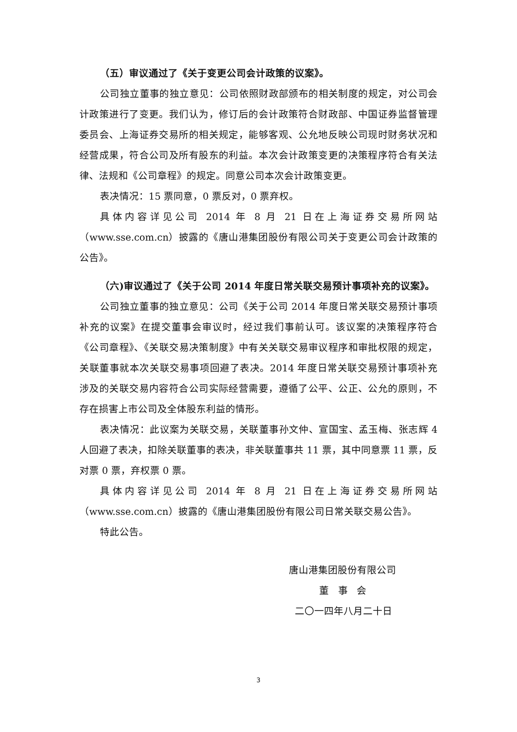（五）审议通过了《关于变更公司会计政策的议案》。
公司独立董事的独立意见：公司依照财政部颁布的相关制度的规定，对公司会计政策进行了变更。我们认为，修订后的会计政策符合财政部、中国证券监督管理委员会、上海证券交易所的相关规定，能够客观、公允地反映公司现时财务状况和经营成果，符合公司及所有股东的利益。本次会计政策变更的决策程序符合有关法律、法规和《公司章程》的规定。同意公司本次会计政策变更。
表决情况：15 票同意，0 票反对，0 票弃权。
具体内容详见公司 2014 年 8 月 21 日在上海证券交易所网站（www.sse.com.cn）披露的《唐山港集团股份有限公司关于变更公司会计政策的公告》。
（六)审议通过了《关于公司 2014 年度日常关联交易预计事项补充的议案》。
公司独立董事的独立意见：公司《关于公司 2014 年度日常关联交易预计事项补充的议案》在提交董事会审议时，经过我们事前认可。该议案的决策程序符合《公司章程》、《关联交易决策制度》中有关关联交易审议程序和审批权限的规定，关联董事就本次关联交易事项回避了表决。2014 年度日常关联交易预计事项补充涉及的关联交易内容符合公司实际经营需要，遵循了公平、公正、公允的原则，不存在损害上市公司及全体股东利益的情形。
表决情况：此议案为关联交易，关联董事孙文仲、宣国宝、孟玉梅、张志辉 4 人回避了表决，扣除关联董事的表决，非关联董事共 11 票，其中同意票 11 票，反对票 0 票，弃权票 0 票。
具体内容详见公司 2014 年 8 月 21 日在上海证券交易所网站（www.sse.com.cn）披露的《唐山港集团股份有限公司日常关联交易公告》。
特此公告。
唐山港集团股份有限公司
董 事 会
二〇一四年八月二十日
3